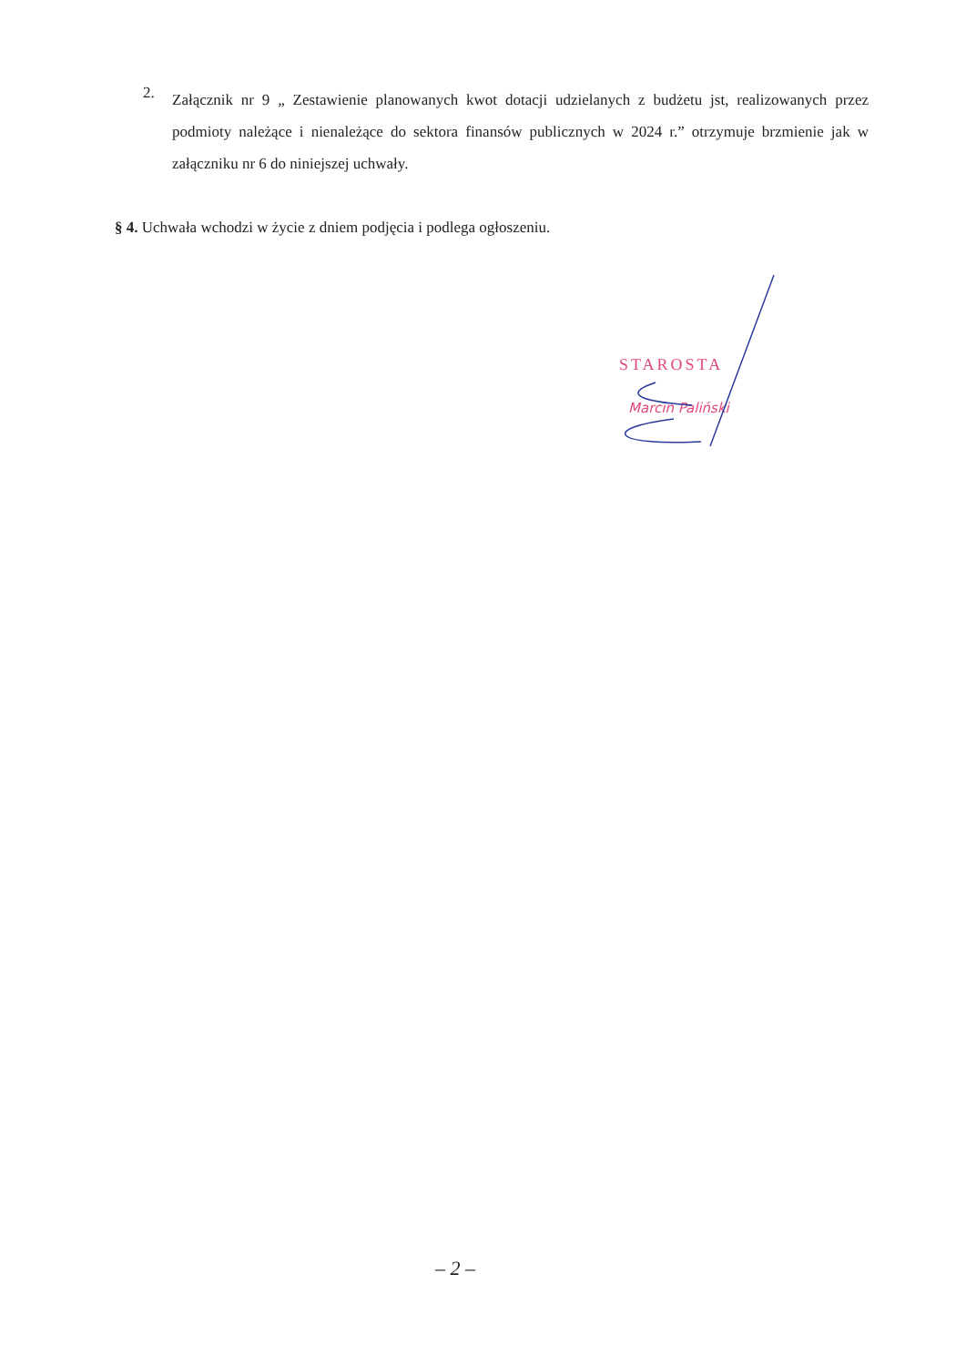2.
Załącznik nr 9 „ Zestawienie planowanych kwot dotacji udzielanych z budżetu jst, realizowanych przez podmioty należące i nienależące do sektora finansów publicznych w 2024 r.” otrzymuje brzmienie jak w załączniku nr 6 do niniejszej uchwały.
§ 4. Uchwała wchodzi w życie z dniem podjęcia i podlega ogłoszeniu.
STAROSTA
Marcin Paliński
– 2 –